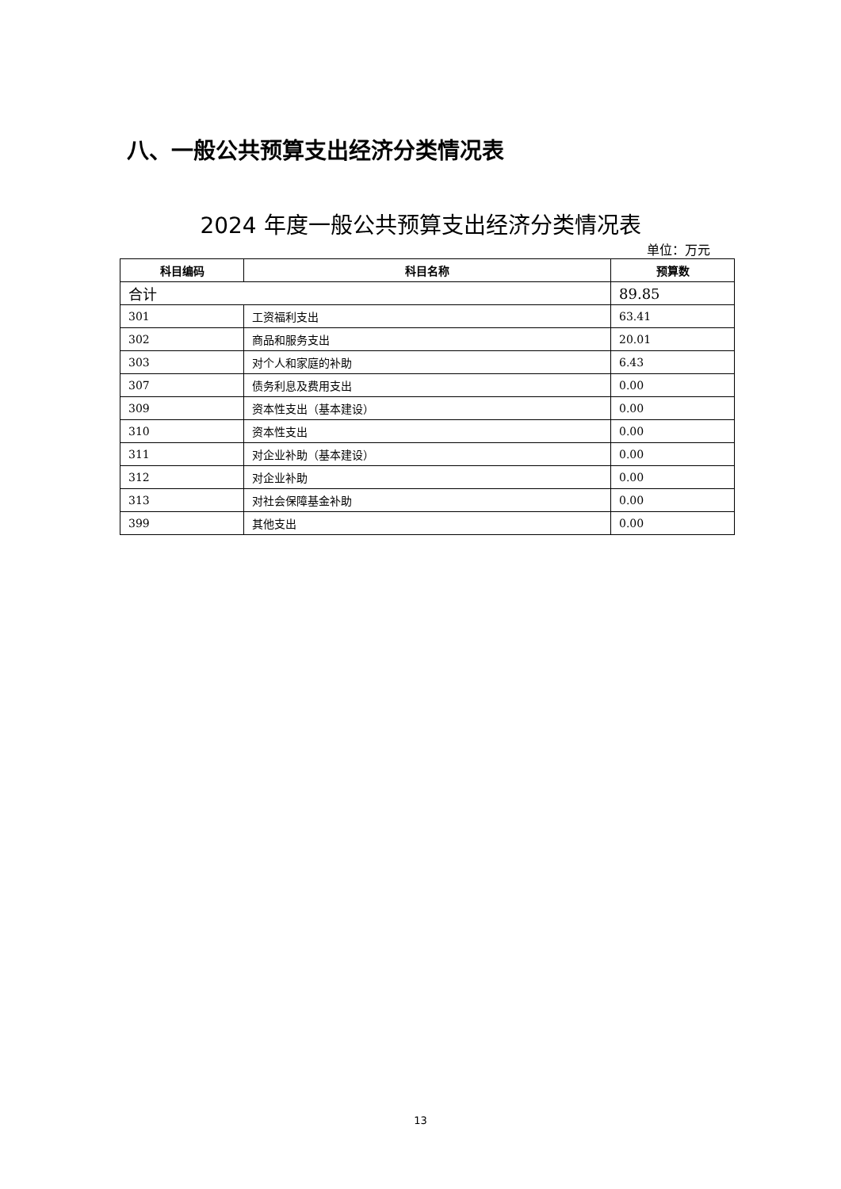八、一般公共预算支出经济分类情况表
2024 年度一般公共预算支出经济分类情况表
单位：万元
| 科目编码 | 科目名称 | 预算数 |
| --- | --- | --- |
| 合计 | | 89.85 |
| 301 | 工资福利支出 | 63.41 |
| 302 | 商品和服务支出 | 20.01 |
| 303 | 对个人和家庭的补助 | 6.43 |
| 307 | 债务利息及费用支出 | 0.00 |
| 309 | 资本性支出（基本建设） | 0.00 |
| 310 | 资本性支出 | 0.00 |
| 311 | 对企业补助（基本建设） | 0.00 |
| 312 | 对企业补助 | 0.00 |
| 313 | 对社会保障基金补助 | 0.00 |
| 399 | 其他支出 | 0.00 |
13